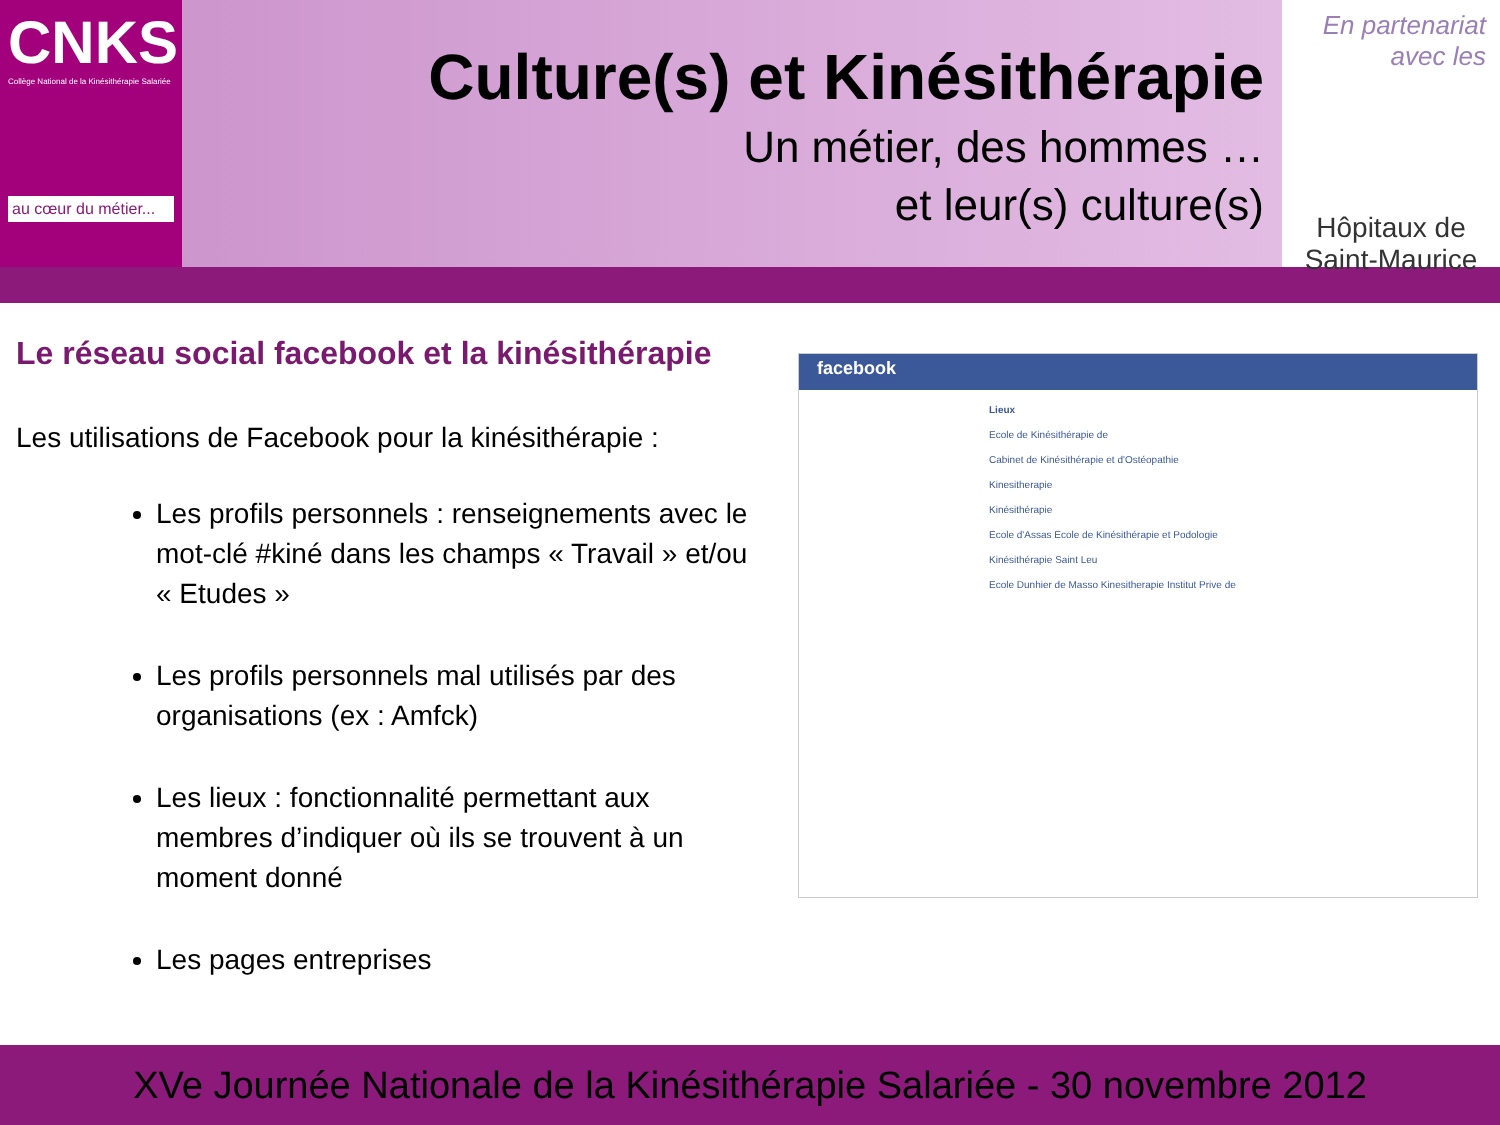CNKS
Collège National de la Kinésithérapie Salariée
au cœur du métier...
Culture(s) et Kinésithérapie
Un métier, des hommes …
et leur(s) culture(s)
En partenariat
avec les
Hôpitaux de
Saint-Maurice
Le réseau social facebook et la kinésithérapie
Les utilisations de Facebook pour la kinésithérapie :
Les profils personnels : renseignements avec le mot-clé #kiné dans les champs « Travail » et/ou « Etudes »
Les profils personnels mal utilisés par des organisations (ex : Amfck)
Les lieux : fonctionnalité permettant aux membres d’indiquer où ils se trouvent à un moment donné
Les pages entreprises
facebook
Lieux
Ecole de Kinésithérapie de
Cabinet de Kinésithérapie et d'Ostéopathie
Kinesitherapie
Kinésithérapie
Ecole d'Assas Ecole de Kinésithérapie et Podologie
Kinésithérapie Saint Leu
Ecole Dunhier de Masso Kinesitherapie Institut Prive de
XVe Journée Nationale de la Kinésithérapie Salariée - 30 novembre 2012